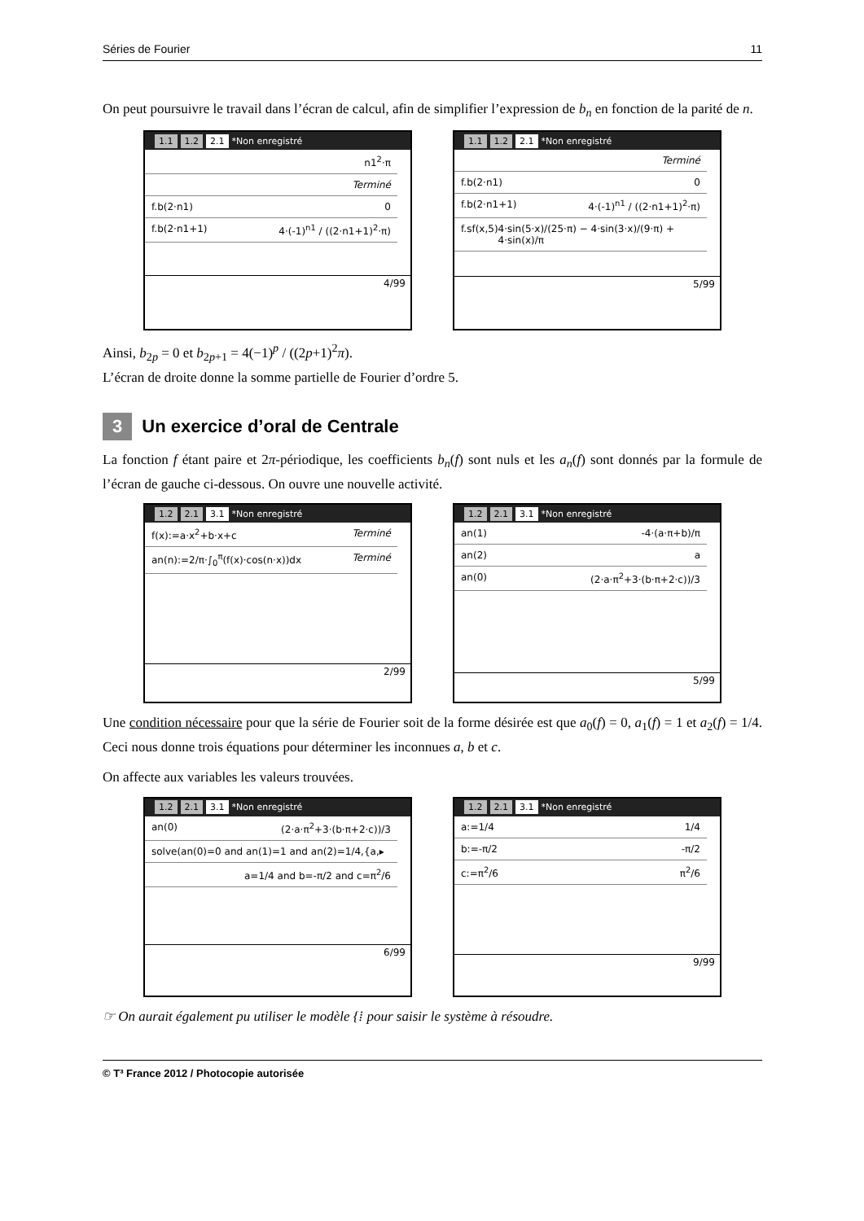Séries de Fourier 11
On peut poursuivre le travail dans l’écran de calcul, afin de simplifier l’expression de b<sub>n</sub> en fonction de la parité de n.
1.1 1.2 2.1 *Non enregistré
n1<sup>2</sup>·π
Terminé
f.b(2·n1) 0
f.b(2·n1+1) 4·(-1)<sup>n1</sup> / ((2·n1+1)<sup>2</sup>·π)
4/99
1.1 1.2 2.1 *Non enregistré
Terminé
f.b(2·n1) 0
f.b(2·n1+1) 4·(-1)<sup>n1</sup> / ((2·n1+1)<sup>2</sup>·π)
f.sf(x,5) 4·sin(5·x)/(25·π) − 4·sin(3·x)/(9·π) + 4·sin(x)/π
5/99
Ainsi, b<sub>2p</sub> = 0 et b<sub>2p+1</sub> = 4(−1)<sup>p</sup> / ((2p+1)<sup>2</sup>π).
L’écran de droite donne la somme partielle de Fourier d’ordre 5.
3 Un exercice d’oral de Centrale
La fonction f étant paire et 2π-périodique, les coefficients b<sub>n</sub>(f) sont nuls et les a<sub>n</sub>(f) sont donnés par la formule de l’écran de gauche ci-dessous. On ouvre une nouvelle activité.
1.2 2.1 3.1 *Non enregistré
f(x):=a·x<sup>2</sup>+b·x+c Terminé
an(n):=2/π·∫<sub>0</sub><sup>π</sup>(f(x)·cos(n·x))dx Terminé
2/99
1.2 2.1 3.1 *Non enregistré
an(1) -4·(a·π+b)/π
an(2) a
an(0) (2·a·π<sup>2</sup>+3·(b·π+2·c))/3
5/99
Une condition nécessaire pour que la série de Fourier soit de la forme désirée est que a<sub>0</sub>(f) = 0, a<sub>1</sub>(f) = 1 et a<sub>2</sub>(f) = 1/4. Ceci nous donne trois équations pour déterminer les inconnues a, b et c.
On affecte aux variables les valeurs trouvées.
1.2 2.1 3.1 *Non enregistré
an(0) (2·a·π<sup>2</sup>+3·(b·π+2·c))/3
solve(an(0)=0 and an(1)=1 and an(2)=1/4,{a,▸
a=1/4 and b=-π/2 and c=π<sup>2</sup>/6
6/99
1.2 2.1 3.1 *Non enregistré
a:=1/4 1/4
b:=-π/2 -π/2
c:=π<sup>2</sup>/6 π<sup>2</sup>/6
9/99
☞ On aurait également pu utiliser le modèle {⁞ pour saisir le système à résoudre.
© T³ France 2012 / Photocopie autorisée